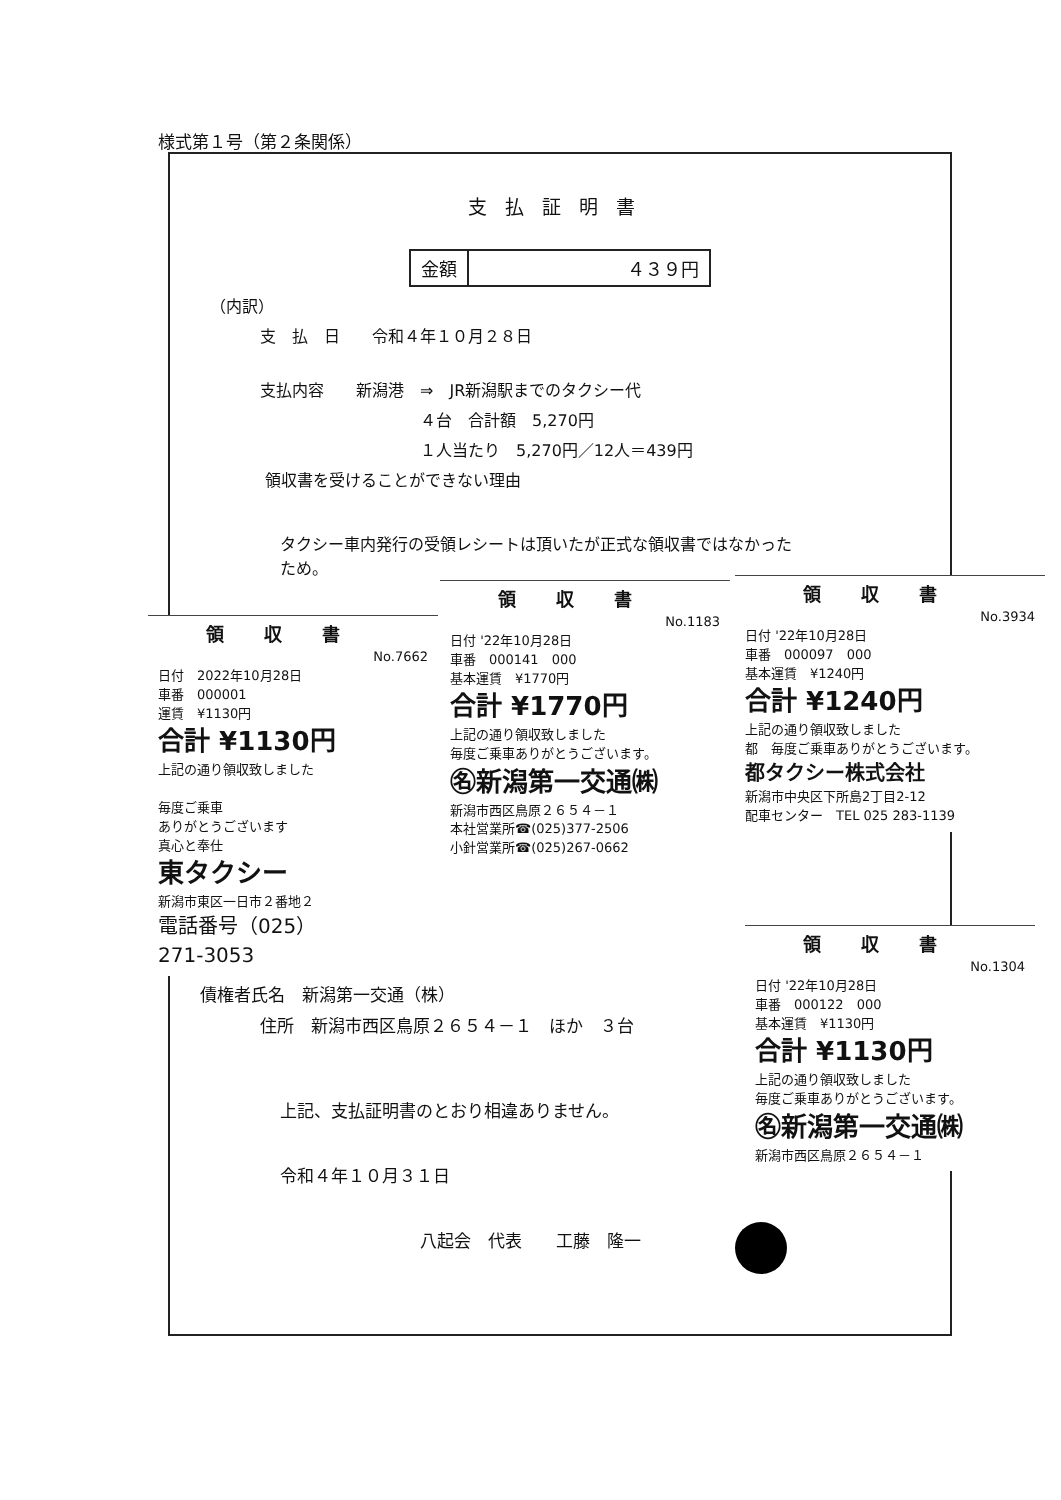様式第１号（第２条関係）
支払証明書
| 金額 | ４３９円 |
（内訳）
支　払　日　　令和４年１０月２８日
支払内容　　新潟港　⇒　JR新潟駅までのタクシー代
４台　合計額　5,270円
１人当たり　5,270円／12人＝439円
領収書を受けることができない理由
タクシー車内発行の受領レシートは頂いたが正式な領収書ではなかった
ため。
領収書
No.7662
日付　2022年10月28日
車番　000001
運賃　¥1130円
合計 ¥1130円
上記の通り領収致しました
毎度ご乗車
ありがとうございます
真心と奉仕
東タクシー
新潟市東区一日市２番地２
電話番号（025）
271-3053
領収書
No.1183
日付 '22年10月28日
車番　000141　000
基本運賃　¥1770円
合計 ¥1770円
上記の通り領収致しました
毎度ご乗車ありがとうございます。
㊔新潟第一交通㈱
新潟市西区鳥原２６５４－１
本社営業所☎(025)377-2506
小針営業所☎(025)267-0662
領収書
No.3934
日付 '22年10月28日
車番　000097　000
基本運賃　¥1240円
合計 ¥1240円
上記の通り領収致しました
都　毎度ご乗車ありがとうございます。
都タクシー株式会社
新潟市中央区下所島2丁目2-12
配車センター　TEL 025 283-1139
領収書
No.1304
日付 '22年10月28日
車番　000122　000
基本運賃　¥1130円
合計 ¥1130円
上記の通り領収致しました
毎度ご乗車ありがとうございます。
㊔新潟第一交通㈱
新潟市西区鳥原２６５４－１
債権者氏名　新潟第一交通（株）
住所　新潟市西区鳥原２６５４－１　ほか　３台
上記、支払証明書のとおり相違ありません。
令和４年１０月３１日
八起会　代表　　工藤　隆一